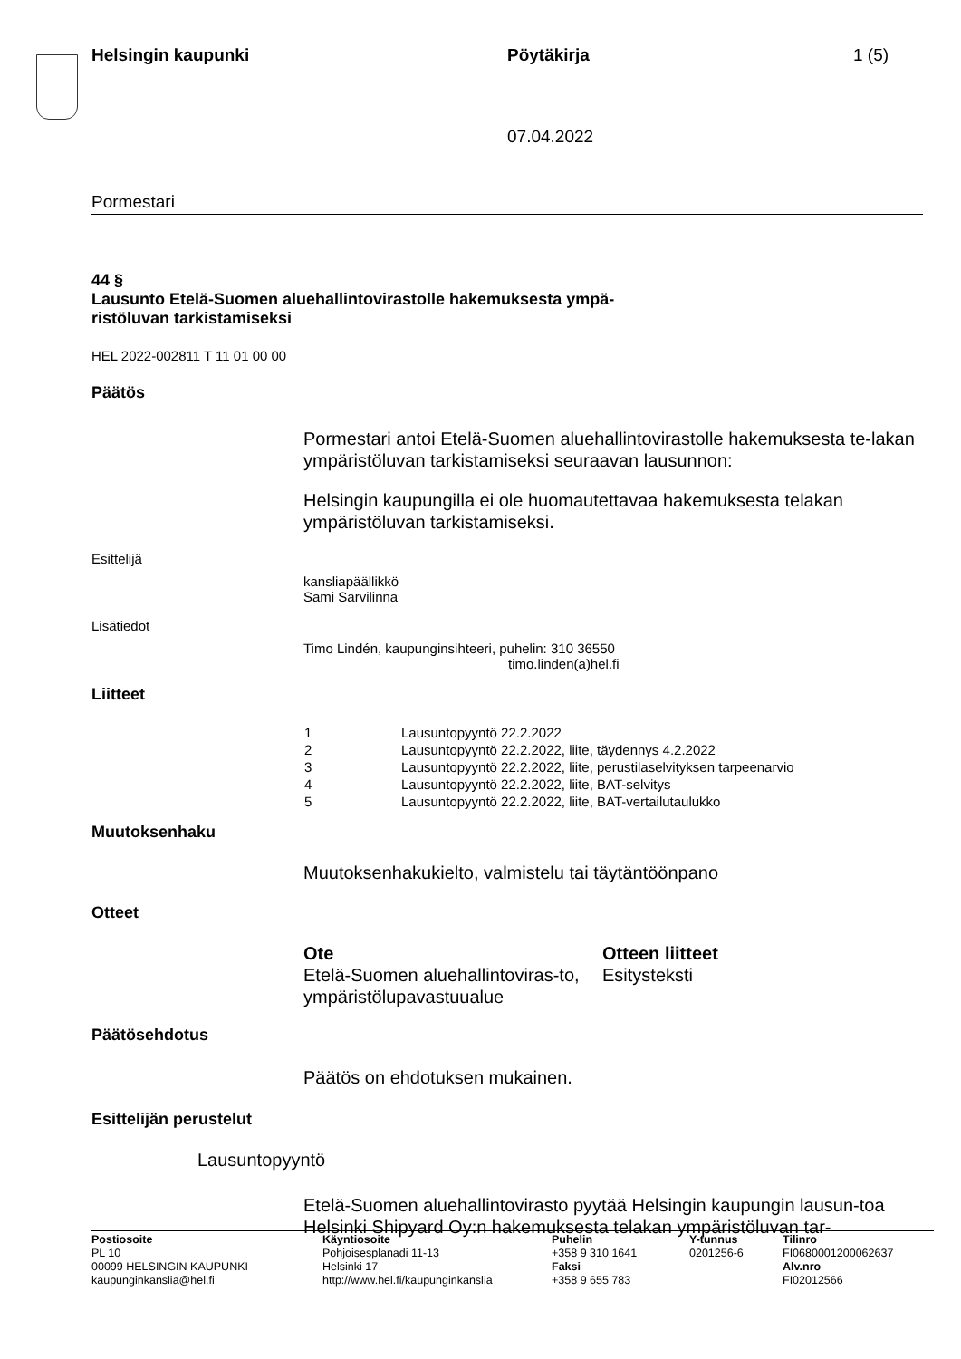Helsingin kaupunki Pöytäkirja 1 (5)
07.04.2022
Pormestari
44 §
Lausunto Etelä-Suomen aluehallintovirastolle hakemuksesta ympä-
ristöluvan tarkistamiseksi
HEL 2022-002811 T 11 01 00 00
Päätös
Pormestari antoi Etelä-Suomen aluehallintovirastolle hakemuksesta te-lakan ympäristöluvan tarkistamiseksi seuraavan lausunnon:
Helsingin kaupungilla ei ole huomautettavaa hakemuksesta telakan ympäristöluvan tarkistamiseksi.
Esittelijä
kansliapäällikkö
Sami Sarvilinna
Lisätiedot
Timo Lindén, kaupunginsihteeri, puhelin: 310 36550
timo.linden(a)hel.fi
Liitteet
| 1 | Lausuntopyyntö 22.2.2022 |
| 2 | Lausuntopyyntö 22.2.2022, liite, täydennys 4.2.2022 |
| 3 | Lausuntopyyntö 22.2.2022, liite, perustilaselvityksen tarpeenarvio |
| 4 | Lausuntopyyntö 22.2.2022, liite, BAT-selvitys |
| 5 | Lausuntopyyntö 22.2.2022, liite, BAT-vertailutaulukko |
Muutoksenhaku
Muutoksenhakukielto, valmistelu tai täytäntöönpano
Otteet
Ote
Etelä-Suomen aluehallintoviras-to, ympäristölupavastuualue
Otteen liitteet
Esitysteksti
Päätösehdotus
Päätös on ehdotuksen mukainen.
Esittelijän perustelut
Lausuntopyyntö
Etelä-Suomen aluehallintovirasto pyytää Helsingin kaupungin lausun-toa Helsinki Shipyard Oy:n hakemuksesta telakan ympäristöluvan tar-
Postiosoite
PL 10
00099 HELSINGIN KAUPUNKI
kaupunginkanslia@hel.fi
Käyntiosoite
Pohjoisesplanadi 11-13
Helsinki 17
http://www.hel.fi/kaupunginkanslia
Puhelin
+358 9 310 1641
Faksi
+358 9 655 783
Y-tunnus
0201256-6
Tilinro
FI0680001200062637
Alv.nro
FI02012566